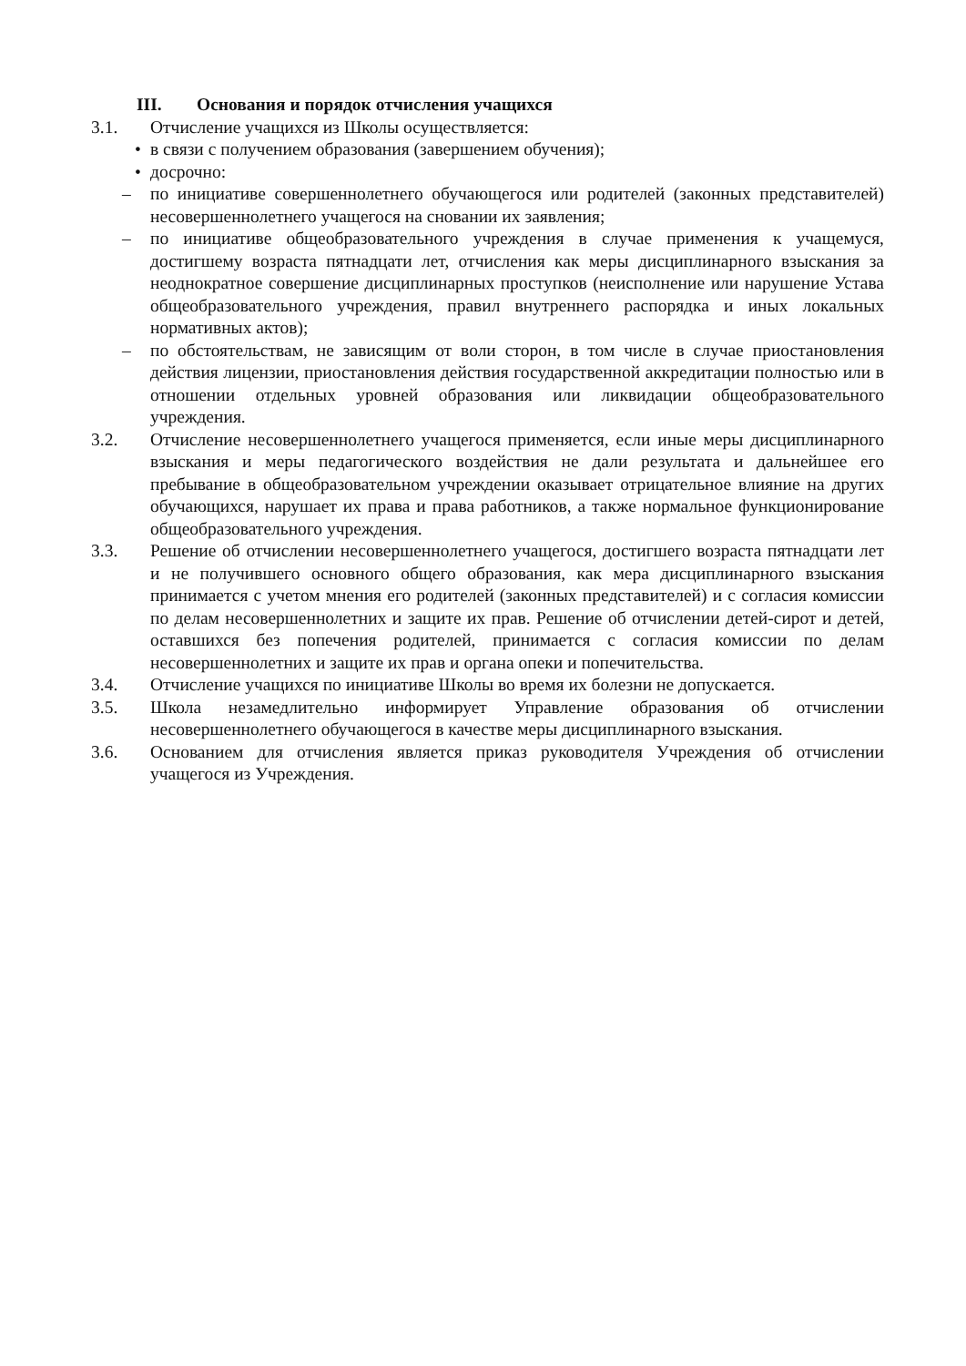III. Основания и порядок отчисления учащихся
3.1. Отчисление учащихся из Школы осуществляется:
• в связи с получением образования (завершением обучения);
• досрочно:
– по инициативе совершеннолетнего обучающегося или родителей (законных представителей) несовершеннолетнего учащегося на сновании их заявления;
– по инициативе общеобразовательного учреждения в случае применения к учащемуся, достигшему возраста пятнадцати лет, отчисления как меры дисциплинарного взыскания за неоднократное совершение дисциплинарных проступков (неисполнение или нарушение Устава общеобразовательного учреждения, правил внутреннего распорядка и иных локальных нормативных актов);
– по обстоятельствам, не зависящим от воли сторон, в том числе в случае приостановления действия лицензии, приостановления действия государственной аккредитации полностью или в отношении отдельных уровней образования или ликвидации общеобразовательного учреждения.
3.2. Отчисление несовершеннолетнего учащегося применяется, если иные меры дисциплинарного взыскания и меры педагогического воздействия не дали результата и дальнейшее его пребывание в общеобразовательном учреждении оказывает отрицательное влияние на других обучающихся, нарушает их права и права работников, а также нормальное функционирование общеобразовательного учреждения.
3.3. Решение об отчислении несовершеннолетнего учащегося, достигшего возраста пятнадцати лет и не получившего основного общего образования, как мера дисциплинарного взыскания принимается с учетом мнения его родителей (законных представителей) и с согласия комиссии по делам несовершеннолетних и защите их прав. Решение об отчислении детей-сирот и детей, оставшихся без попечения родителей, принимается с согласия комиссии по делам несовершеннолетних и защите их прав и органа опеки и попечительства.
3.4. Отчисление учащихся по инициативе Школы во время их болезни не допускается.
3.5. Школа незамедлительно информирует Управление образования об отчислении несовершеннолетнего обучающегося в качестве меры дисциплинарного взыскания.
3.6. Основанием для отчисления является приказ руководителя Учреждения об отчислении учащегося из Учреждения.